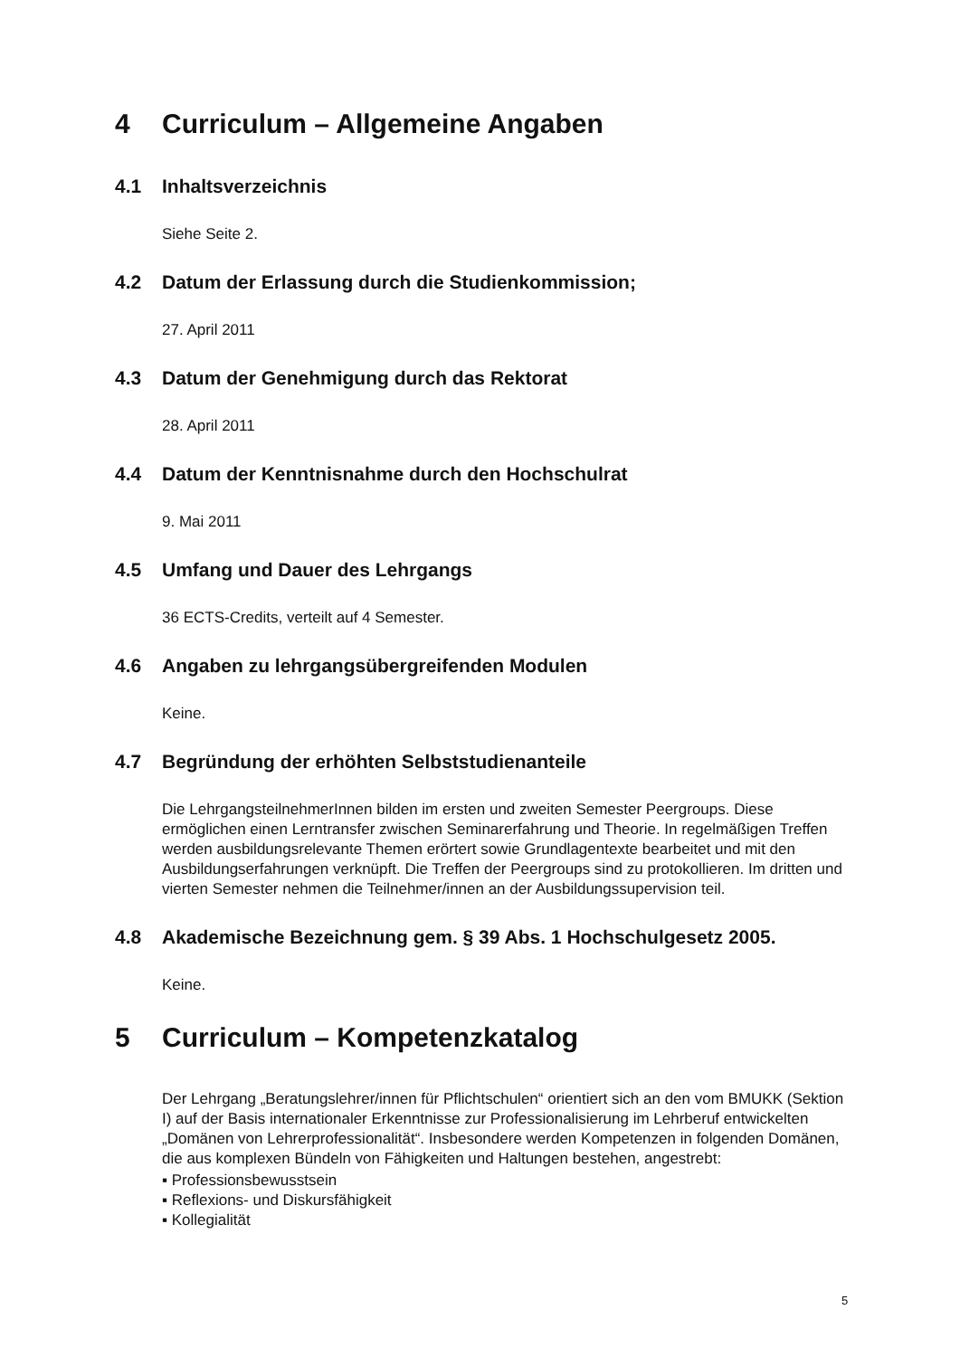4 Curriculum – Allgemeine Angaben
4.1 Inhaltsverzeichnis
Siehe Seite 2.
4.2 Datum der Erlassung durch die Studienkommission;
27. April 2011
4.3 Datum der Genehmigung durch das Rektorat
28. April 2011
4.4 Datum der Kenntnisnahme durch den Hochschulrat
9. Mai 2011
4.5 Umfang und Dauer des Lehrgangs
36 ECTS-Credits, verteilt auf 4 Semester.
4.6 Angaben zu lehrgangsübergreifenden Modulen
Keine.
4.7 Begründung der erhöhten Selbststudienanteile
Die LehrgangsteilnehmerInnen bilden im ersten und zweiten Semester Peergroups. Diese ermöglichen einen Lerntransfer zwischen Seminarerfahrung und Theorie. In regelmäßigen Treffen werden ausbildungsrelevante Themen erörtert sowie Grundlagentexte bearbeitet und mit den Ausbildungserfahrungen verknüpft. Die Treffen der Peergroups sind zu protokollieren. Im dritten und vierten Semester nehmen die Teilnehmer/innen an der Ausbildungssupervision teil.
4.8 Akademische Bezeichnung gem. § 39 Abs. 1 Hochschulgesetz 2005.
Keine.
5 Curriculum – Kompetenzkatalog
Der Lehrgang „Beratungslehrer/innen für Pflichtschulen“ orientiert sich an den vom BMUKK (Sektion I) auf der Basis internationaler Erkenntnisse zur Professionalisierung im Lehrberuf entwickelten „Domänen von Lehrerprofessionalität“. Insbesondere werden Kompetenzen in folgenden Domänen, die aus komplexen Bündeln von Fähigkeiten und Haltungen bestehen, angestrebt:
▪ Professionsbewusstsein
▪ Reflexions- und Diskursfähigkeit
▪ Kollegialität
5